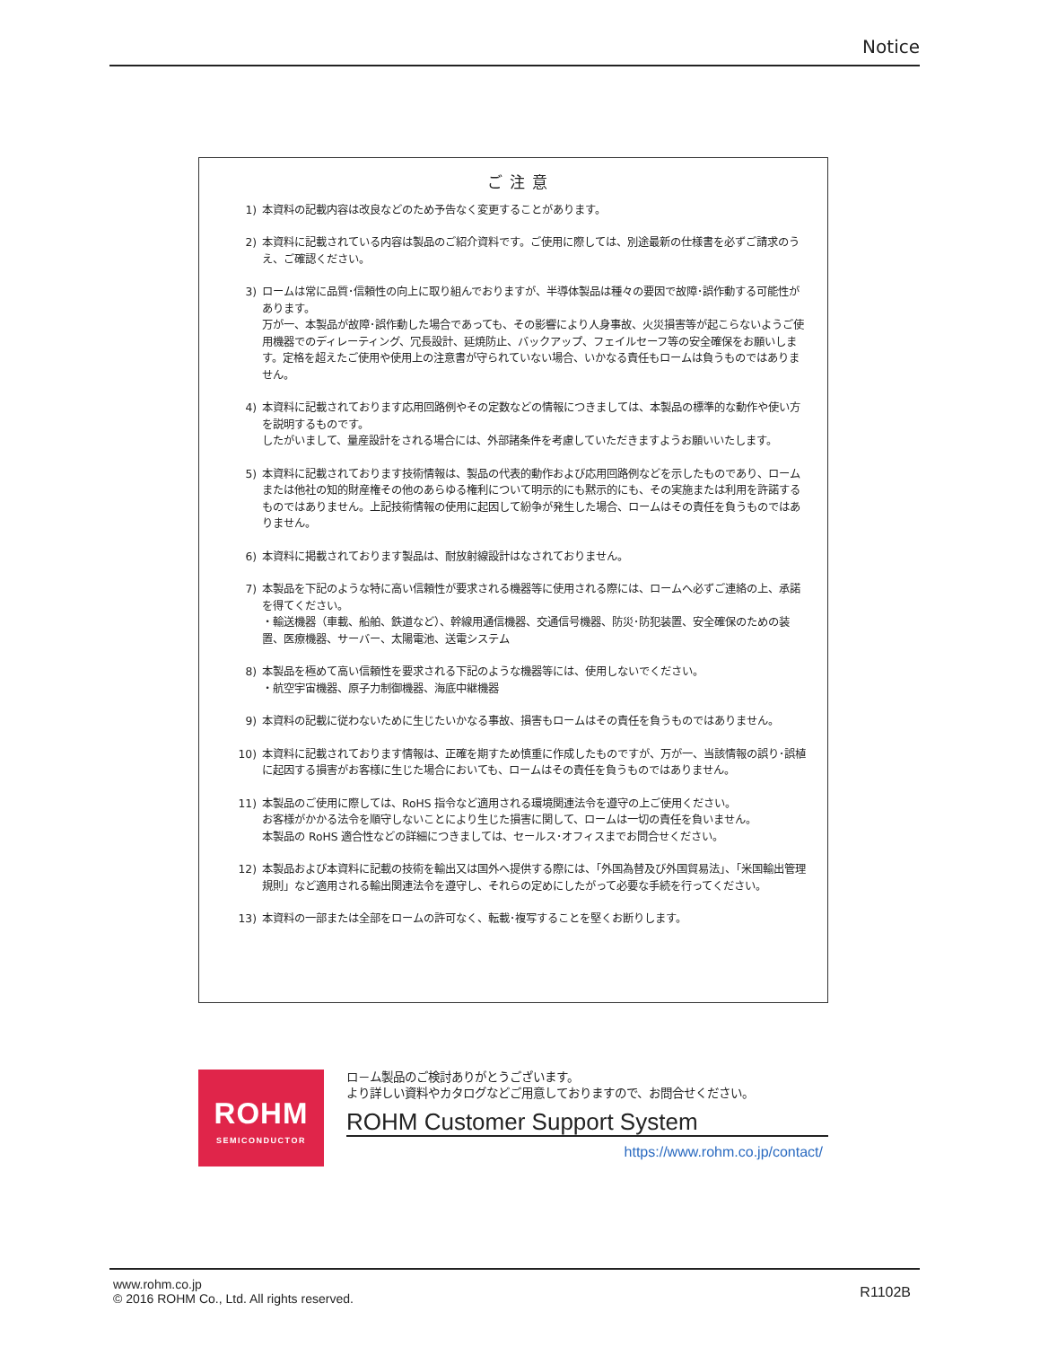Notice
ご注意
1) 本資料の記載内容は改良などのため予告なく変更することがあります。
2) 本資料に記載されている内容は製品のご紹介資料です。ご使用に際しては、別途最新の仕様書を必ずご請求のうえ、ご確認ください。
3) ロームは常に品質･信頼性の向上に取り組んでおりますが、半導体製品は種々の要因で故障･誤作動する可能性があります。
万が一、本製品が故障･誤作動した場合であっても、その影響により人身事故、火災損害等が起こらないようご使用機器でのディレーティング、冗長設計、延焼防止、バックアップ、フェイルセーフ等の安全確保をお願いします。定格を超えたご使用や使用上の注意書が守られていない場合、いかなる責任もロームは負うものではありません。
4) 本資料に記載されております応用回路例やその定数などの情報につきましては、本製品の標準的な動作や使い方を説明するものです。
したがいまして、量産設計をされる場合には、外部諸条件を考慮していただきますようお願いいたします。
5) 本資料に記載されております技術情報は、製品の代表的動作および応用回路例などを示したものであり、ロームまたは他社の知的財産権その他のあらゆる権利について明示的にも黙示的にも、その実施または利用を許諾するものではありません。上記技術情報の使用に起因して紛争が発生した場合、ロームはその責任を負うものではありません。
6) 本資料に掲載されております製品は、耐放射線設計はなされておりません。
7) 本製品を下記のような特に高い信頼性が要求される機器等に使用される際には、ロームへ必ずご連絡の上、承諾を得てください。
・輸送機器（車載、船舶、鉄道など）、幹線用通信機器、交通信号機器、防災･防犯装置、安全確保のための装置、医療機器、サーバー、太陽電池、送電システム
8) 本製品を極めて高い信頼性を要求される下記のような機器等には、使用しないでください。
・航空宇宙機器、原子力制御機器、海底中継機器
9) 本資料の記載に従わないために生じたいかなる事故、損害もロームはその責任を負うものではありません。
10) 本資料に記載されております情報は、正確を期すため慎重に作成したものですが、万が一、当該情報の誤り･誤植に起因する損害がお客様に生じた場合においても、ロームはその責任を負うものではありません。
11) 本製品のご使用に際しては、RoHS 指令など適用される環境関連法令を遵守の上ご使用ください。
お客様がかかる法令を順守しないことにより生じた損害に関して、ロームは一切の責任を負いません。
本製品の RoHS 適合性などの詳細につきましては、セールス･オフィスまでお問合せください。
12) 本製品および本資料に記載の技術を輸出又は国外へ提供する際には、「外国為替及び外国貿易法」、「米国輸出管理規則」など適用される輸出関連法令を遵守し、それらの定めにしたがって必要な手続を行ってください。
13) 本資料の一部または全部をロームの許可なく、転載･複写することを堅くお断りします。
ROHM
SEMICONDUCTOR
ロ－ム製品のご検討ありがとうございます。
より詳しい資料やカタログなどご用意しておりますので、お問合せください。
ROHM Customer Support System
https://www.rohm.co.jp/contact/
www.rohm.co.jp
© 2016 ROHM Co., Ltd. All rights reserved.
R1102B